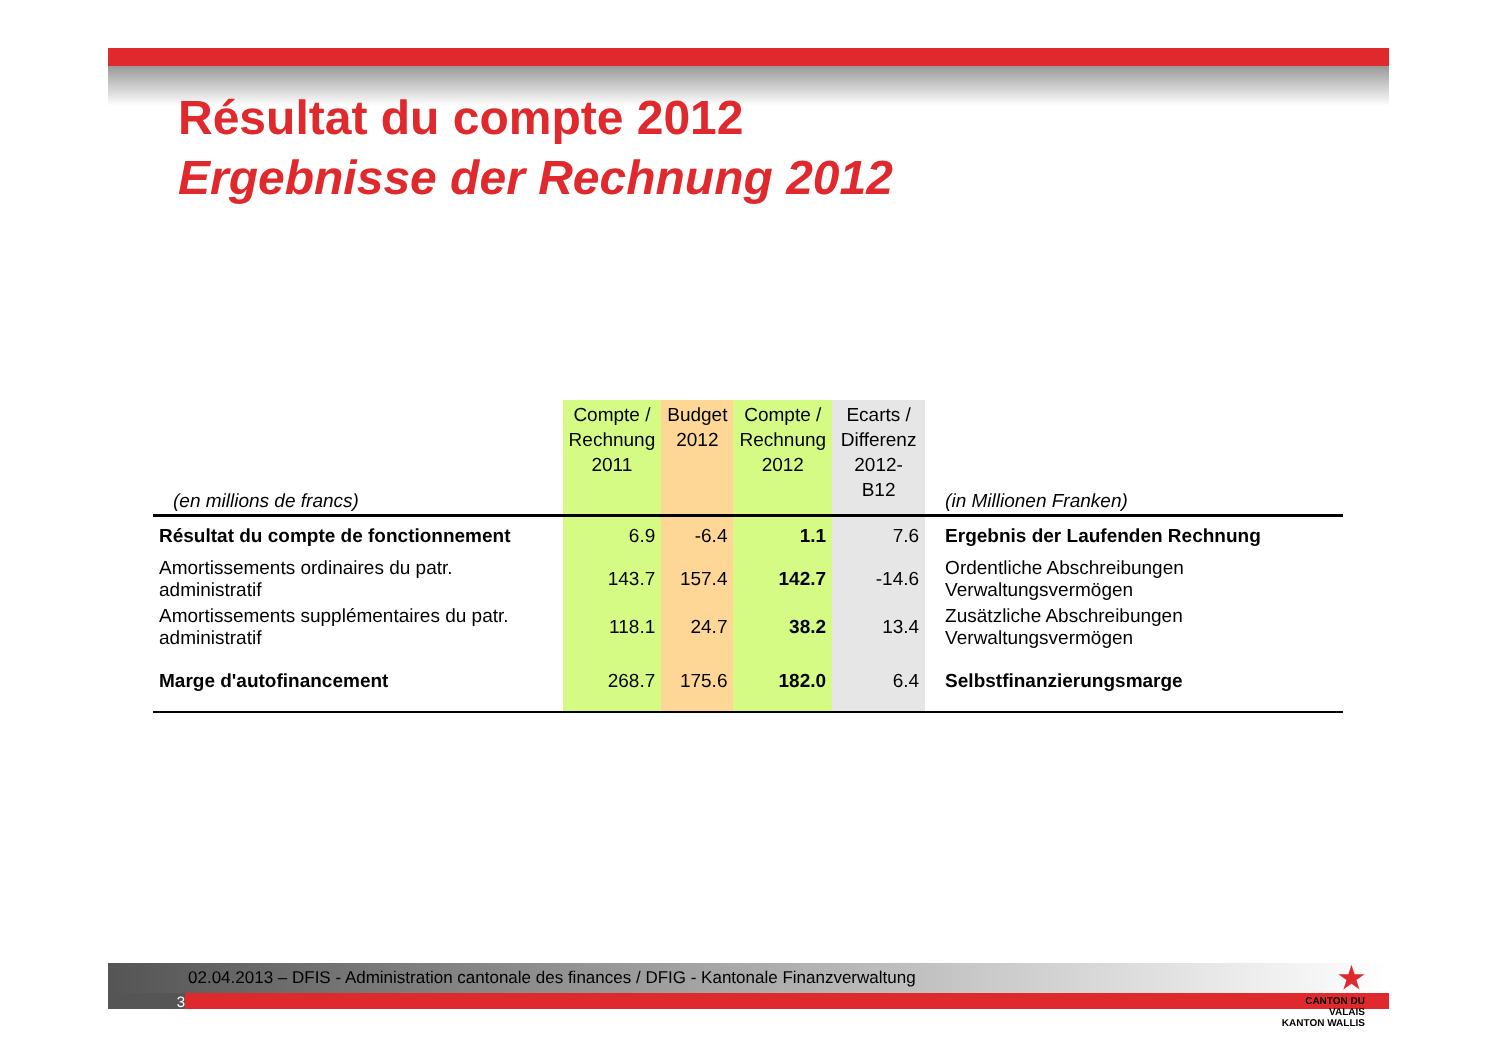Résultat du compte 2012
Ergebnisse der Rechnung 2012
| (en millions de francs) | Compte / Rechnung 2011 | Budget 2012 | Compte / Rechnung 2012 | Ecarts / Differenz 2012-B12 | (in Millionen Franken) |
| Résultat du compte de fonctionnement | 6.9 | -6.4 | 1.1 | 7.6 | Ergebnis der Laufenden Rechnung |
| Amortissements ordinaires du patr. administratif | 143.7 | 157.4 | 142.7 | -14.6 | Ordentliche Abschreibungen Verwaltungsvermögen |
| Amortissements supplémentaires du patr. administratif | 118.1 | 24.7 | 38.2 | 13.4 | Zusätzliche Abschreibungen Verwaltungsvermögen |
| Marge d'autofinancement | 268.7 | 175.6 | 182.0 | 6.4 | Selbstfinanzierungsmarge |
02.04.2013 – DFIS - Administration cantonale des finances / DFIG - Kantonale Finanzverwaltung
3
★
CANTON DU VALAIS
KANTON WALLIS